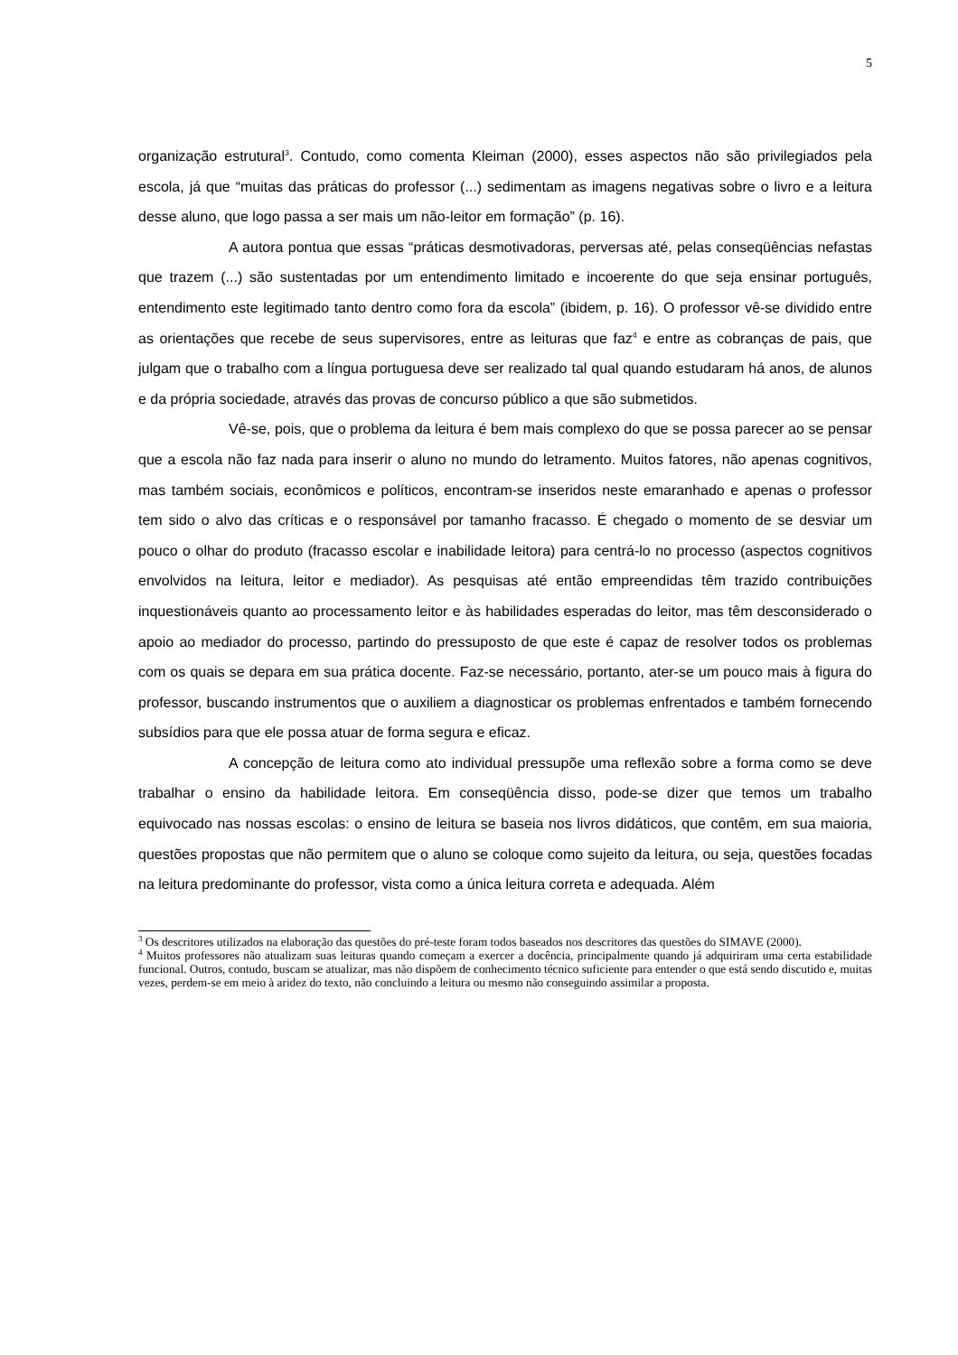5
organização estrutural<sup>3</sup>. Contudo, como comenta Kleiman (2000), esses aspectos não são privilegiados pela escola, já que “muitas das práticas do professor (...) sedimentam as imagens negativas sobre o livro e a leitura desse aluno, que logo passa a ser mais um não-leitor em formação” (p. 16).
A autora pontua que essas “práticas desmotivadoras, perversas até, pelas conseqüências nefastas que trazem (...) são sustentadas por um entendimento limitado e incoerente do que seja ensinar português, entendimento este legitimado tanto dentro como fora da escola” (ibidem, p. 16). O professor vê-se dividido entre as orientações que recebe de seus supervisores, entre as leituras que faz<sup>4</sup> e entre as cobranças de pais, que julgam que o trabalho com a língua portuguesa deve ser realizado tal qual quando estudaram há anos, de alunos e da própria sociedade, através das provas de concurso público a que são submetidos.
Vê-se, pois, que o problema da leitura é bem mais complexo do que se possa parecer ao se pensar que a escola não faz nada para inserir o aluno no mundo do letramento. Muitos fatores, não apenas cognitivos, mas também sociais, econômicos e políticos, encontram-se inseridos neste emaranhado e apenas o professor tem sido o alvo das críticas e o responsável por tamanho fracasso. É chegado o momento de se desviar um pouco o olhar do produto (fracasso escolar e inabilidade leitora) para centrá-lo no processo (aspectos cognitivos envolvidos na leitura, leitor e mediador). As pesquisas até então empreendidas têm trazido contribuições inquestionáveis quanto ao processamento leitor e às habilidades esperadas do leitor, mas têm desconsiderado o apoio ao mediador do processo, partindo do pressuposto de que este é capaz de resolver todos os problemas com os quais se depara em sua prática docente. Faz-se necessário, portanto, ater-se um pouco mais à figura do professor, buscando instrumentos que o auxiliem a diagnosticar os problemas enfrentados e também fornecendo subsídios para que ele possa atuar de forma segura e eficaz.
A concepção de leitura como ato individual pressupõe uma reflexão sobre a forma como se deve trabalhar o ensino da habilidade leitora. Em conseqüência disso, pode-se dizer que temos um trabalho equivocado nas nossas escolas: o ensino de leitura se baseia nos livros didáticos, que contêm, em sua maioria, questões propostas que não permitem que o aluno se coloque como sujeito da leitura, ou seja, questões focadas na leitura predominante do professor, vista como a única leitura correta e adequada. Além
<sup>3</sup> Os descritores utilizados na elaboração das questões do pré-teste foram todos baseados nos descritores das questões do SIMAVE (2000).
<sup>4</sup> Muitos professores não atualizam suas leituras quando começam a exercer a docência, principalmente quando já adquiriram uma certa estabilidade funcional. Outros, contudo, buscam se atualizar, mas não dispõem de conhecimento técnico suficiente para entender o que está sendo discutido e, muitas vezes, perdem-se em meio à aridez do texto, não concluindo a leitura ou mesmo não conseguindo assimilar a proposta.